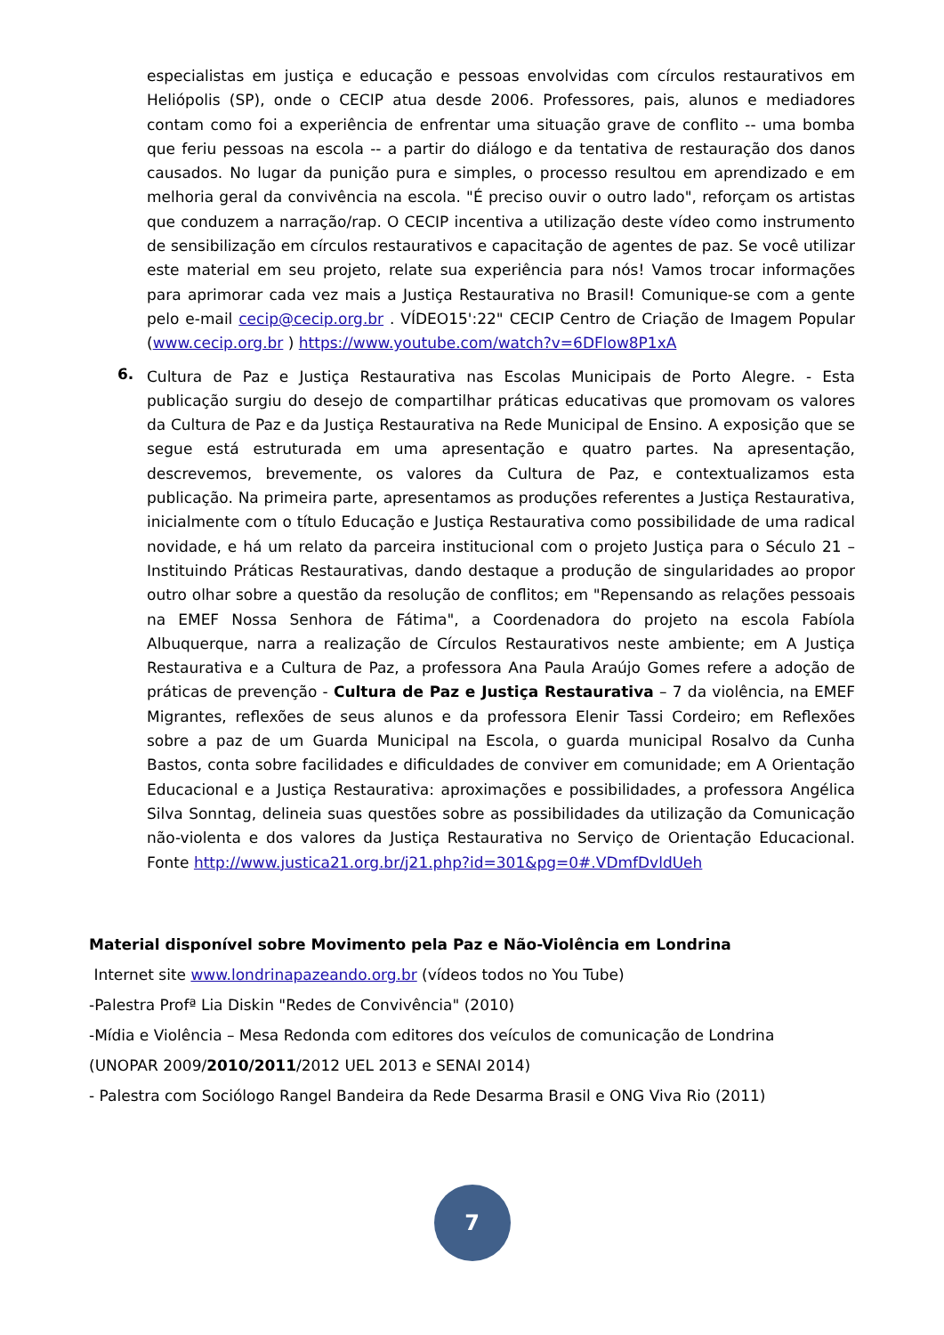especialistas em justiça e educação e pessoas envolvidas com círculos restaurativos em Heliópolis (SP), onde o CECIP atua desde 2006. Professores, pais, alunos e mediadores contam como foi a experiência de enfrentar uma situação grave de conflito -- uma bomba que feriu pessoas na escola -- a partir do diálogo e da tentativa de restauração dos danos causados. No lugar da punição pura e simples, o processo resultou em aprendizado e em melhoria geral da convivência na escola. "É preciso ouvir o outro lado", reforçam os artistas que conduzem a narração/rap. O CECIP incentiva a utilização deste vídeo como instrumento de sensibilização em círculos restaurativos e capacitação de agentes de paz. Se você utilizar este material em seu projeto, relate sua experiência para nós! Vamos trocar informações para aprimorar cada vez mais a Justiça Restaurativa no Brasil! Comunique-se com a gente pelo e-mail cecip@cecip.org.br . VÍDEO15':22" CECIP Centro de Criação de Imagem Popular (www.cecip.org.br ) https://www.youtube.com/watch?v=6DFlow8P1xA
6.
Cultura de Paz e Justiça Restaurativa nas Escolas Municipais de Porto Alegre. - Esta publicação surgiu do desejo de compartilhar práticas educativas que promovam os valores da Cultura de Paz e da Justiça Restaurativa na Rede Municipal de Ensino. A exposição que se segue está estruturada em uma apresentação e quatro partes. Na apresentação, descrevemos, brevemente, os valores da Cultura de Paz, e contextualizamos esta publicação. Na primeira parte, apresentamos as produções referentes a Justiça Restaurativa, inicialmente com o título Educação e Justiça Restaurativa como possibilidade de uma radical novidade, e há um relato da parceira institucional com o projeto Justiça para o Século 21 – Instituindo Práticas Restaurativas, dando destaque a produção de singularidades ao propor outro olhar sobre a questão da resolução de conflitos; em "Repensando as relações pessoais na EMEF Nossa Senhora de Fátima", a Coordenadora do projeto na escola Fabíola Albuquerque, narra a realização de Círculos Restaurativos neste ambiente; em A Justiça Restaurativa e a Cultura de Paz, a professora Ana Paula Araújo Gomes refere a adoção de práticas de prevenção - Cultura de Paz e Justiça Restaurativa – 7 da violência, na EMEF Migrantes, reflexões de seus alunos e da professora Elenir Tassi Cordeiro; em Reflexões sobre a paz de um Guarda Municipal na Escola, o guarda municipal Rosalvo da Cunha Bastos, conta sobre facilidades e dificuldades de conviver em comunidade; em A Orientação Educacional e a Justiça Restaurativa: aproximações e possibilidades, a professora Angélica Silva Sonntag, delineia suas questões sobre as possibilidades da utilização da Comunicação não-violenta e dos valores da Justiça Restaurativa no Serviço de Orientação Educacional. Fonte http://www.justica21.org.br/j21.php?id=301&pg=0#.VDmfDvldUeh
Material disponível sobre Movimento pela Paz e Não-Violência em Londrina
Internet site www.londrinapazeando.org.br (vídeos todos no You Tube)
-Palestra Profª Lia Diskin "Redes de Convivência" (2010)
-Mídia e Violência – Mesa Redonda com editores dos veículos de comunicação de Londrina
(UNOPAR 2009/2010/2011/2012 UEL 2013 e SENAI 2014)
- Palestra com Sociólogo Rangel Bandeira da Rede Desarma Brasil e ONG Viva Rio (2011)
7